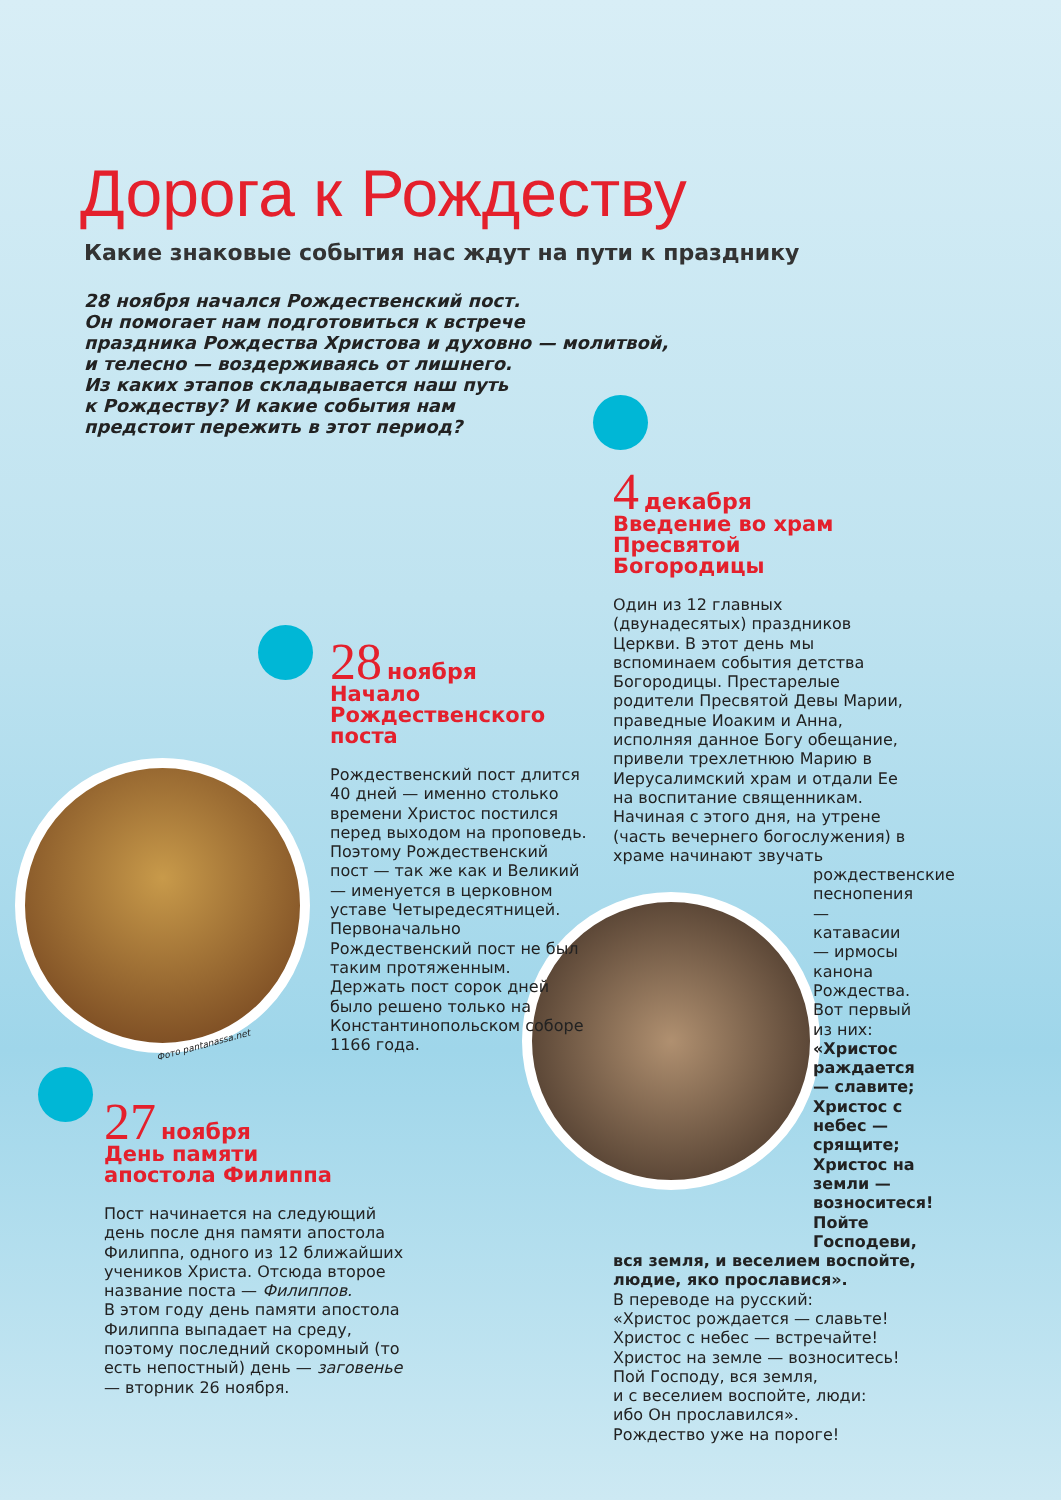Дорога к Рождеству
Какие знаковые события нас ждут на пути к празднику
28 ноября начался Рождественский пост.
Он помогает нам подготовиться к встрече
праздника Рождества Христова и духовно — молитвой,
и телесно — воздерживаясь от лишнего.
Из каких этапов складывается наш путь
к Рождеству? И какие события нам
предстоит пережить в этот период?
Фото pantanassa.net
28 ноября
Начало
Рождественского
поста
Рождественский пост длится 40 дней — именно столько времени Христос постился перед выходом на проповедь. Поэтому Рождественский пост — так же как и Великий — именуется в церковном уставе Четыредесятницей. Первоначально Рождественский пост не был таким протяженным. Держать пост сорок дней было решено только на Константинопольском соборе 1166 года.
27 ноября
День памяти
апостола Филиппа
Пост начинается на следующий день после дня памяти апостола Филиппа, одного из 12 ближайших учеников Христа. Отсюда второе название поста — Филиппов.
В этом году день памяти апостола Филиппа выпадает на среду, поэтому последний скоромный (то есть непостный) день — заговенье — вторник 26 ноября.
4 декабря
Введение во храм
Пресвятой
Богородицы
Один из 12 главных (двунадесятых) праздников Церкви. В этот день мы вспоминаем события детства Богородицы. Престарелые родители Пресвятой Девы Марии, праведные Иоаким и Анна, исполняя данное Богу обещание, привели трехлетнюю Марию в Иерусалимский храм и отдали Ее на воспитание священникам.
Начиная с этого дня, на утрене (часть вечернего богослужения) в храме начинают звучать
рождественские песнопения — катавасии — ирмосы канона Рождества. Вот первый из них: «Христос раждается — славите; Христос с небес — срящите; Христос на земли — возноситеся! Пойте Господеви,
вся земля, и веселием воспойте, людие, яко прославися».
В переводе на русский:
«Христос рождается — славьте!
Христос с небес — встречайте!
Христос на земле — возноситесь!
Пой Господу, вся земля,
и с веселием воспойте, люди:
ибо Он прославился».
Рождество уже на пороге!